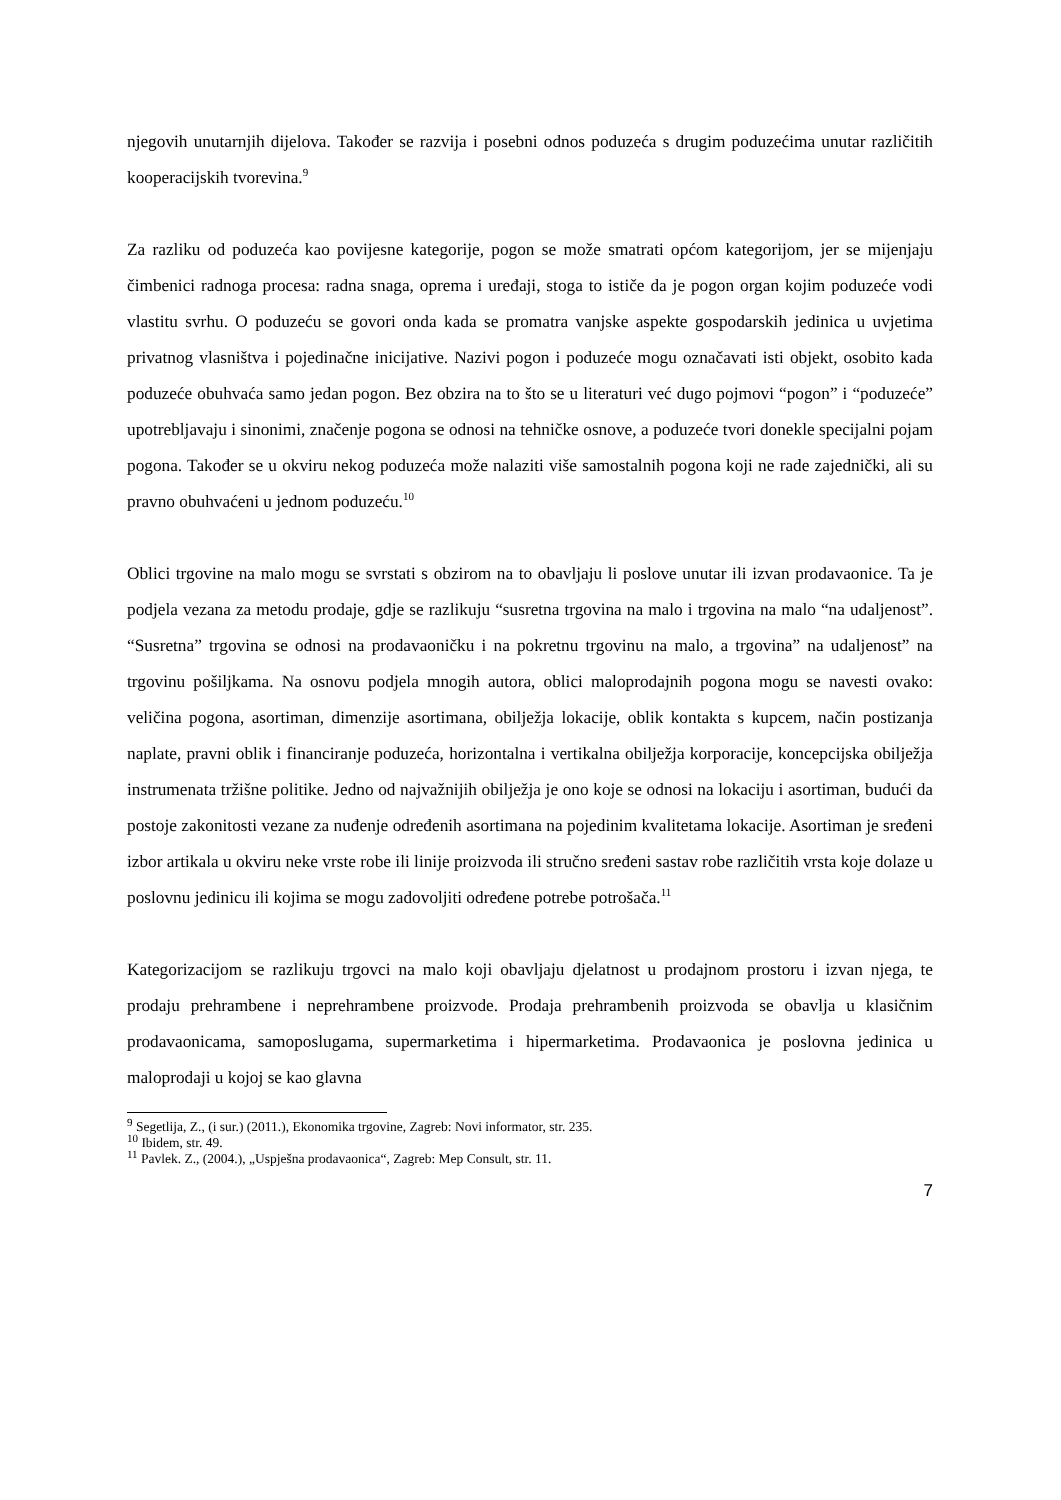njegovih unutarnjih dijelova. Također se razvija i posebni odnos poduzeća s drugim poduzećima unutar različitih kooperacijskih tvorevina.<sup>9</sup>
Za razliku od poduzeća kao povijesne kategorije, pogon se može smatrati općom kategorijom, jer se mijenjaju čimbenici radnoga procesa: radna snaga, oprema i uređaji, stoga to ističe da je pogon organ kojim poduzeće vodi vlastitu svrhu. O poduzeću se govori onda kada se promatra vanjske aspekte gospodarskih jedinica u uvjetima privatnog vlasništva i pojedinačne inicijative. Nazivi pogon i poduzeće mogu označavati isti objekt, osobito kada poduzeće obuhvaća samo jedan pogon. Bez obzira na to što se u literaturi već dugo pojmovi “pogon” i “poduzeće” upotrebljavaju i sinonimi, značenje pogona se odnosi na tehničke osnove, a poduzeće tvori donekle specijalni pojam pogona. Također se u okviru nekog poduzeća može nalaziti više samostalnih pogona koji ne rade zajednički, ali su pravno obuhvaćeni u jednom poduzeću.<sup>10</sup>
Oblici trgovine na malo mogu se svrstati s obzirom na to obavljaju li poslove unutar ili izvan prodavaonice. Ta je podjela vezana za metodu prodaje, gdje se razlikuju “susretna trgovina na malo i trgovina na malo “na udaljenost”. “Susretna” trgovina se odnosi na prodavaoničku i na pokretnu trgovinu na malo, a trgovina” na udaljenost” na trgovinu pošiljkama. Na osnovu podjela mnogih autora, oblici maloprodajnih pogona mogu se navesti ovako: veličina pogona, asortiman, dimenzije asortimana, obilježja lokacije, oblik kontakta s kupcem, način postizanja naplate, pravni oblik i financiranje poduzeća, horizontalna i vertikalna obilježja korporacije, koncepcijska obilježja instrumenata tržišne politike. Jedno od najvažnijih obilježja je ono koje se odnosi na lokaciju i asortiman, budući da postoje zakonitosti vezane za nuđenje određenih asortimana na pojedinim kvalitetama lokacije. Asortiman je sređeni izbor artikala u okviru neke vrste robe ili linije proizvoda ili stručno sređeni sastav robe različitih vrsta koje dolaze u poslovnu jedinicu ili kojima se mogu zadovoljiti određene potrebe potrošača.<sup>11</sup>
Kategorizacijom se razlikuju trgovci na malo koji obavljaju djelatnost u prodajnom prostoru i izvan njega, te prodaju prehrambene i neprehrambene proizvode. Prodaja prehrambenih proizvoda se obavlja u klasičnim prodavaonicama, samoposlugama, supermarketima i hipermarketima. Prodavaonica je poslovna jedinica u maloprodaji u kojoj se kao glavna
<sup>9</sup> Segetlija, Z., (i sur.) (2011.), Ekonomika trgovine, Zagreb: Novi informator, str. 235.
<sup>10</sup> Ibidem, str. 49.
<sup>11</sup> Pavlek. Z., (2004.), „Uspješna prodavaonica“, Zagreb: Mep Consult, str. 11.
7